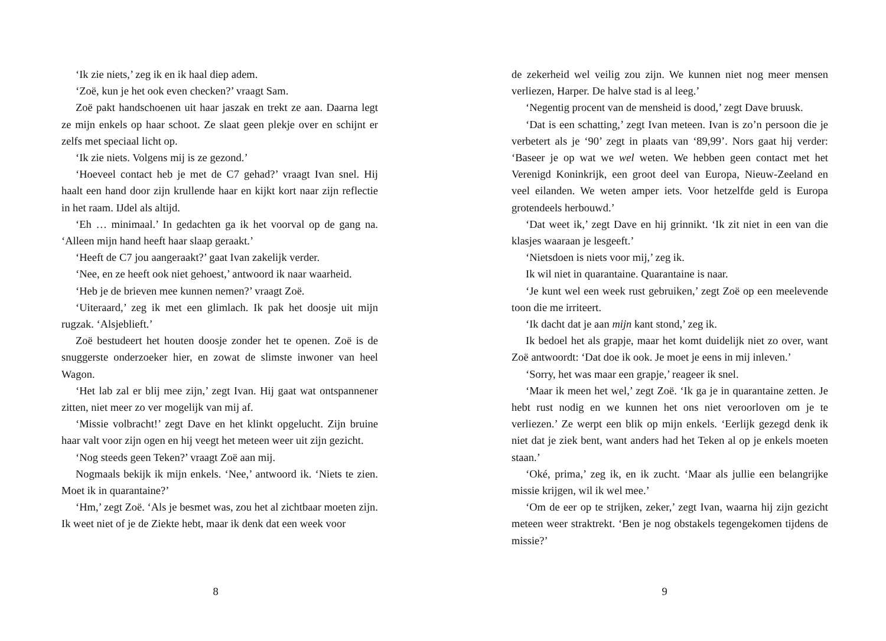‘Ik zie niets,’ zeg ik en ik haal diep adem.
‘Zoë, kun je het ook even checken?’ vraagt Sam.
Zoë pakt handschoenen uit haar jaszak en trekt ze aan. Daarna legt ze mijn enkels op haar schoot. Ze slaat geen plekje over en schijnt er zelfs met speciaal licht op.
‘Ik zie niets. Volgens mij is ze gezond.’
‘Hoeveel contact heb je met de C7 gehad?’ vraagt Ivan snel. Hij haalt een hand door zijn krullende haar en kijkt kort naar zijn reflectie in het raam. IJdel als altijd.
‘Eh … minimaal.’ In gedachten ga ik het voorval op de gang na. ‘Alleen mijn hand heeft haar slaap geraakt.’
‘Heeft de C7 jou aangeraakt?’ gaat Ivan zakelijk verder.
‘Nee, en ze heeft ook niet gehoest,’ antwoord ik naar waarheid.
‘Heb je de brieven mee kunnen nemen?’ vraagt Zoë.
‘Uiteraard,’ zeg ik met een glimlach. Ik pak het doosje uit mijn rugzak. ‘Alsjeblieft.’
Zoë bestudeert het houten doosje zonder het te openen. Zoë is de snuggerste onderzoeker hier, en zowat de slimste inwoner van heel Wagon.
‘Het lab zal er blij mee zijn,’ zegt Ivan. Hij gaat wat ontspannener zitten, niet meer zo ver mogelijk van mij af.
‘Missie volbracht!’ zegt Dave en het klinkt opgelucht. Zijn bruine haar valt voor zijn ogen en hij veegt het meteen weer uit zijn gezicht.
‘Nog steeds geen Teken?’ vraagt Zoë aan mij.
Nogmaals bekijk ik mijn enkels. ‘Nee,’ antwoord ik. ‘Niets te zien. Moet ik in quarantaine?’
‘Hm,’ zegt Zoë. ‘Als je besmet was, zou het al zichtbaar moeten zijn. Ik weet niet of je de Ziekte hebt, maar ik denk dat een week voor
8
de zekerheid wel veilig zou zijn. We kunnen niet nog meer mensen verliezen, Harper. De halve stad is al leeg.’
‘Negentig procent van de mensheid is dood,’ zegt Dave bruusk.
‘Dat is een schatting,’ zegt Ivan meteen. Ivan is zo’n persoon die je verbetert als je ‘90’ zegt in plaats van ‘89,99’. Nors gaat hij verder: ‘Baseer je op wat we wel weten. We hebben geen contact met het Verenigd Koninkrijk, een groot deel van Europa, Nieuw-Zeeland en veel eilanden. We weten amper iets. Voor hetzelfde geld is Europa grotendeels herbouwd.’
‘Dat weet ik,’ zegt Dave en hij grinnikt. ‘Ik zit niet in een van die klasjes waaraan je lesgeeft.’
‘Nietsdoen is niets voor mij,’ zeg ik.
Ik wil niet in quarantaine. Quarantaine is naar.
‘Je kunt wel een week rust gebruiken,’ zegt Zoë op een meelevende toon die me irriteert.
‘Ik dacht dat je aan mijn kant stond,’ zeg ik.
Ik bedoel het als grapje, maar het komt duidelijk niet zo over, want Zoë antwoordt: ‘Dat doe ik ook. Je moet je eens in mij inleven.’
‘Sorry, het was maar een grapje,’ reageer ik snel.
‘Maar ik meen het wel,’ zegt Zoë. ‘Ik ga je in quarantaine zetten. Je hebt rust nodig en we kunnen het ons niet veroorloven om je te verliezen.’ Ze werpt een blik op mijn enkels. ‘Eerlijk gezegd denk ik niet dat je ziek bent, want anders had het Teken al op je enkels moeten staan.’
‘Oké, prima,’ zeg ik, en ik zucht. ‘Maar als jullie een belangrijke missie krijgen, wil ik wel mee.’
‘Om de eer op te strijken, zeker,’ zegt Ivan, waarna hij zijn gezicht meteen weer straktrekt. ‘Ben je nog obstakels tegengekomen tijdens de missie?’
9